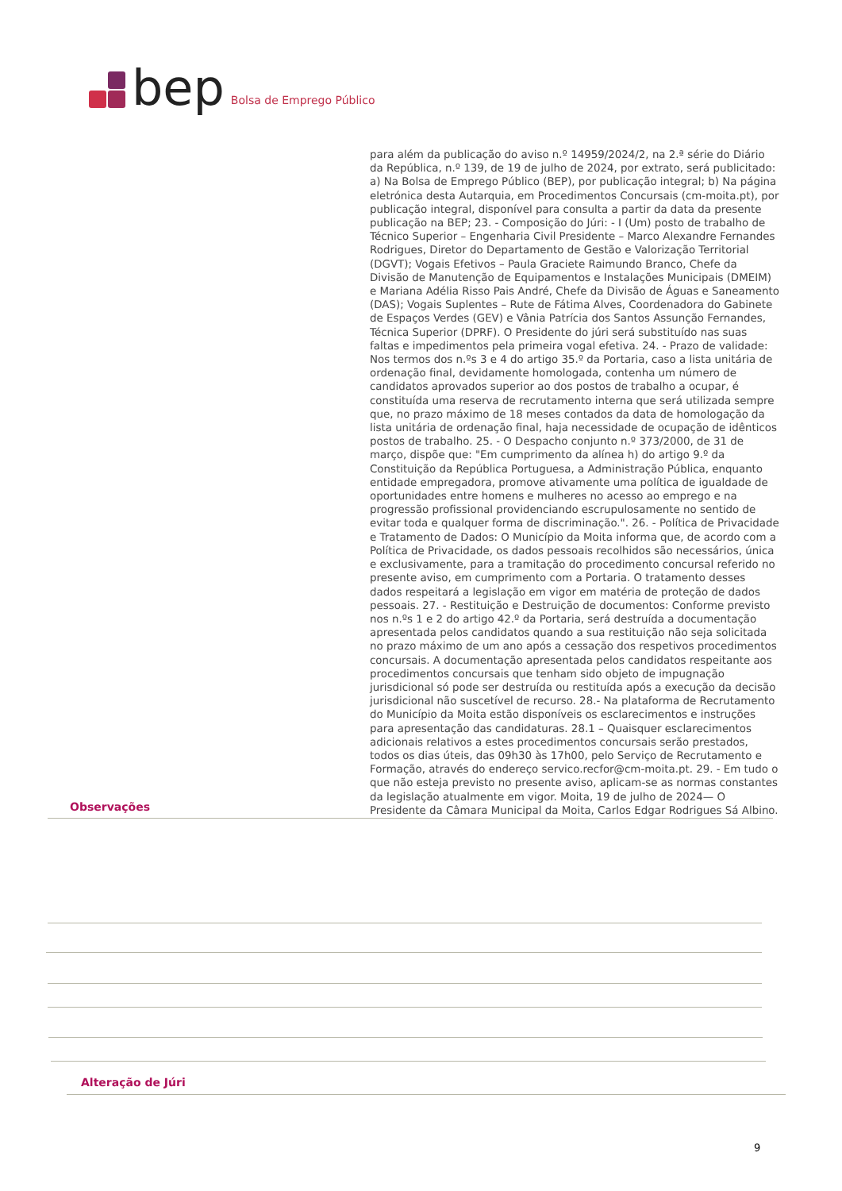bep Bolsa de Emprego Público
para além da publicação do aviso n.º 14959/2024/2, na 2.ª série do Diário da República, n.º 139, de 19 de julho de 2024, por extrato, será publicitado: a) Na Bolsa de Emprego Público (BEP), por publicação integral; b) Na página eletrónica desta Autarquia, em Procedimentos Concursais (cm-moita.pt), por publicação integral, disponível para consulta a partir da data da presente publicação na BEP; 23. - Composição do Júri: - I (Um) posto de trabalho de Técnico Superior – Engenharia Civil Presidente – Marco Alexandre Fernandes Rodrigues, Diretor do Departamento de Gestão e Valorização Territorial (DGVT); Vogais Efetivos – Paula Graciete Raimundo Branco, Chefe da Divisão de Manutenção de Equipamentos e Instalações Municipais (DMEIM) e Mariana Adélia Risso Pais André, Chefe da Divisão de Águas e Saneamento (DAS); Vogais Suplentes – Rute de Fátima Alves, Coordenadora do Gabinete de Espaços Verdes (GEV) e Vânia Patrícia dos Santos Assunção Fernandes, Técnica Superior (DPRF). O Presidente do júri será substituído nas suas faltas e impedimentos pela primeira vogal efetiva. 24. - Prazo de validade: Nos termos dos n.ºs 3 e 4 do artigo 35.º da Portaria, caso a lista unitária de ordenação final, devidamente homologada, contenha um número de candidatos aprovados superior ao dos postos de trabalho a ocupar, é constituída uma reserva de recrutamento interna que será utilizada sempre que, no prazo máximo de 18 meses contados da data de homologação da lista unitária de ordenação final, haja necessidade de ocupação de idênticos postos de trabalho. 25. - O Despacho conjunto n.º 373/2000, de 31 de março, dispõe que: "Em cumprimento da alínea h) do artigo 9.º da Constituição da República Portuguesa, a Administração Pública, enquanto entidade empregadora, promove ativamente uma política de igualdade de oportunidades entre homens e mulheres no acesso ao emprego e na progressão profissional providenciando escrupulosamente no sentido de evitar toda e qualquer forma de discriminação.". 26. - Política de Privacidade e Tratamento de Dados: O Município da Moita informa que, de acordo com a Política de Privacidade, os dados pessoais recolhidos são necessários, única e exclusivamente, para a tramitação do procedimento concursal referido no presente aviso, em cumprimento com a Portaria. O tratamento desses dados respeitará a legislação em vigor em matéria de proteção de dados pessoais. 27. - Restituição e Destruição de documentos: Conforme previsto nos n.ºs 1 e 2 do artigo 42.º da Portaria, será destruída a documentação apresentada pelos candidatos quando a sua restituição não seja solicitada no prazo máximo de um ano após a cessação dos respetivos procedimentos concursais. A documentação apresentada pelos candidatos respeitante aos procedimentos concursais que tenham sido objeto de impugnação jurisdicional só pode ser destruída ou restituída após a execução da decisão jurisdicional não suscetível de recurso. 28.- Na plataforma de Recrutamento do Município da Moita estão disponíveis os esclarecimentos e instruções para apresentação das candidaturas. 28.1 – Quaisquer esclarecimentos adicionais relativos a estes procedimentos concursais serão prestados, todos os dias úteis, das 09h30 às 17h00, pelo Serviço de Recrutamento e Formação, através do endereço servico.recfor@cm-moita.pt. 29. - Em tudo o que não esteja previsto no presente aviso, aplicam-se as normas constantes da legislação atualmente em vigor. Moita, 19 de julho de 2024— O Presidente da Câmara Municipal da Moita, Carlos Edgar Rodrigues Sá Albino.
Observações
Alteração de Júri
9